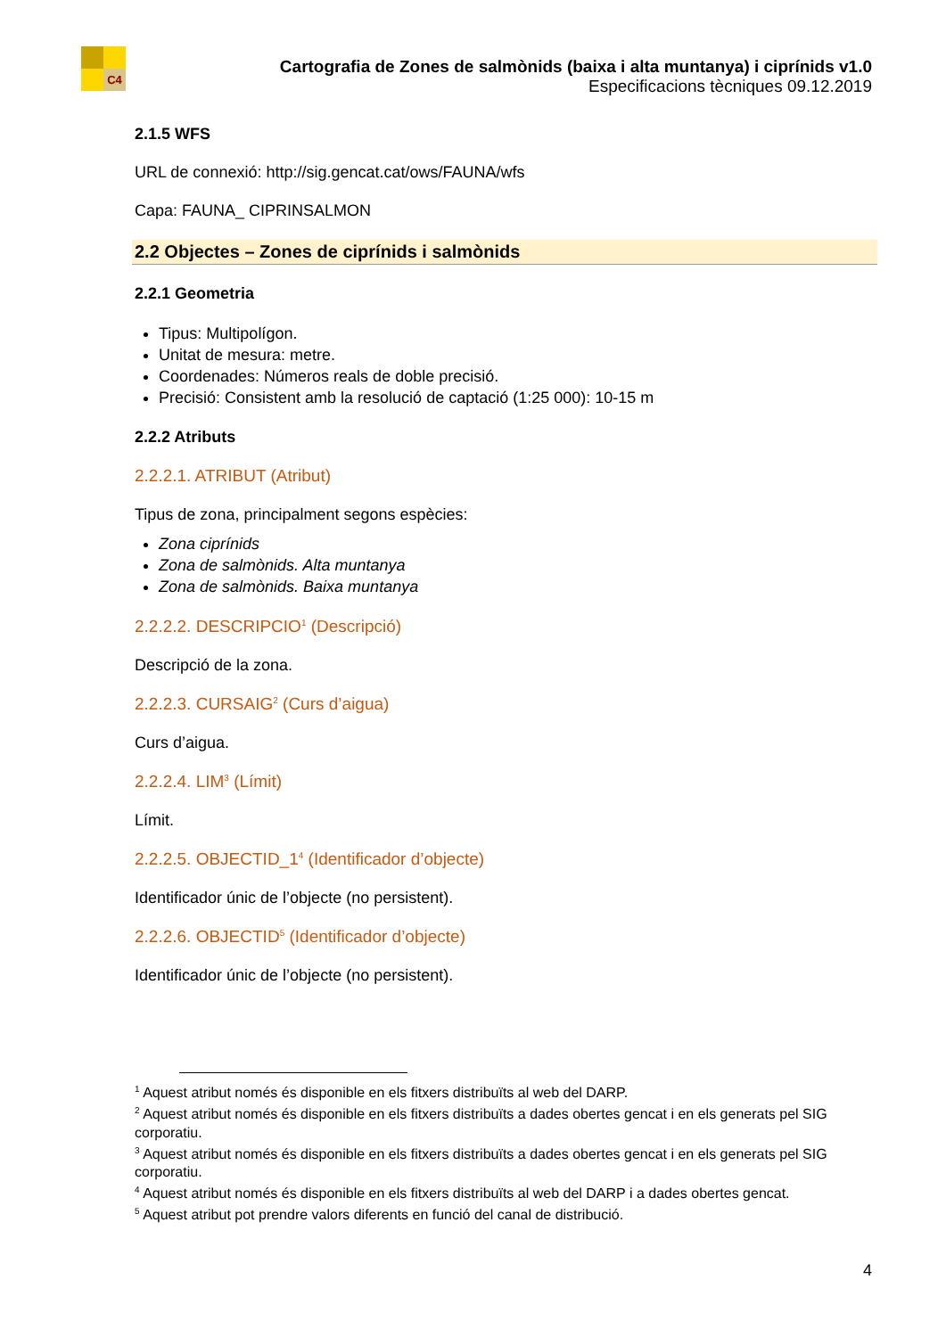C4
Cartografia de Zones de salmònids (baixa i alta muntanya) i ciprínids v1.0
Especificacions tècniques 09.12.2019
2.1.5 WFS
URL de connexió: http://sig.gencat.cat/ows/FAUNA/wfs
Capa: FAUNA_ CIPRINSALMON
2.2 Objectes – Zones de ciprínids i salmònids
2.2.1 Geometria
Tipus: Multipolígon.
Unitat de mesura: metre.
Coordenades: Números reals de doble precisió.
Precisió: Consistent amb la resolució de captació (1:25 000): 10-15 m
2.2.2 Atributs
2.2.2.1. ATRIBUT (Atribut)
Tipus de zona, principalment segons espècies:
Zona ciprínids
Zona de salmònids. Alta muntanya
Zona de salmònids. Baixa muntanya
2.2.2.2. DESCRIPCIO<sup>1</sup> (Descripció)
Descripció de la zona.
2.2.2.3. CURSAIG<sup>2</sup> (Curs d’aigua)
Curs d’aigua.
2.2.2.4. LIM<sup>3</sup> (Límit)
Límit.
2.2.2.5. OBJECTID_1<sup>4</sup> (Identificador d’objecte)
Identificador únic de l’objecte (no persistent).
2.2.2.6. OBJECTID<sup>5</sup> (Identificador d’objecte)
Identificador únic de l’objecte (no persistent).
<sup>1</sup> Aquest atribut només és disponible en els fitxers distribuïts al web del DARP.
<sup>2</sup> Aquest atribut només és disponible en els fitxers distribuïts a dades obertes gencat i en els generats pel SIG corporatiu.
<sup>3</sup> Aquest atribut només és disponible en els fitxers distribuïts a dades obertes gencat i en els generats pel SIG corporatiu.
<sup>4</sup> Aquest atribut només és disponible en els fitxers distribuïts al web del DARP i a dades obertes gencat.
<sup>5</sup> Aquest atribut pot prendre valors diferents en funció del canal de distribució.
4